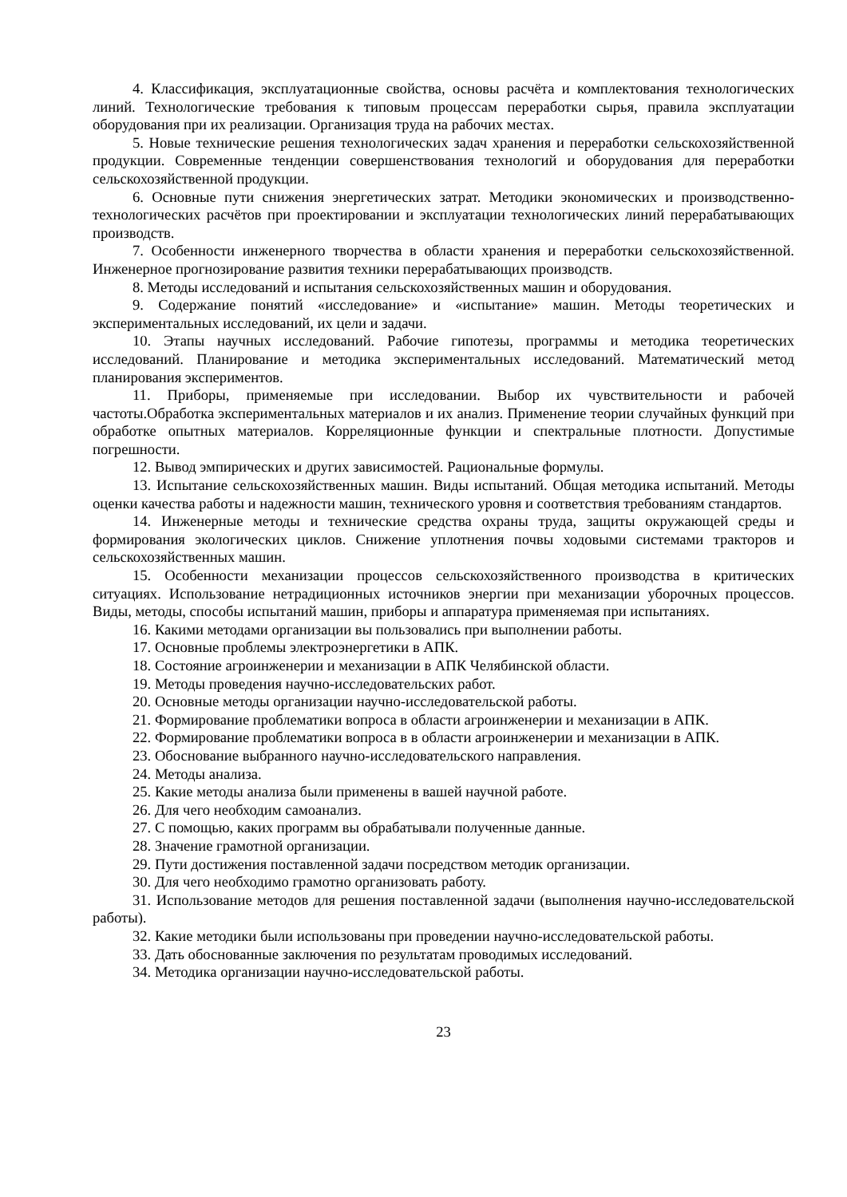4. Классификация, эксплуатационные свойства, основы расчёта и комплектования технологических линий. Технологические требования к типовым процессам переработки сырья, правила эксплуатации оборудования при их реализации. Организация труда на рабочих местах.
5. Новые технические решения технологических задач хранения и переработки сельскохозяйственной продукции. Современные тенденции совершенствования технологий и оборудования для переработки сельскохозяйственной продукции.
6. Основные пути снижения энергетических затрат. Методики экономических и производственно-технологических расчётов при проектировании и эксплуатации технологических линий перерабатывающих производств.
7. Особенности инженерного творчества в области хранения и переработки сельскохозяйственной. Инженерное прогнозирование развития техники перерабатывающих производств.
8. Методы исследований и испытания сельскохозяйственных машин и оборудования.
9. Содержание понятий «исследование» и «испытание» машин. Методы теоретических и экспериментальных исследований, их цели и задачи.
10. Этапы научных исследований. Рабочие гипотезы, программы и методика теоретических исследований. Планирование и методика экспериментальных исследований. Математический метод планирования экспериментов.
11. Приборы, применяемые при исследовании. Выбор их чувствительности и рабочей частоты.Обработка экспериментальных материалов и их анализ. Применение теории случайных функций при обработке опытных материалов. Корреляционные функции и спектральные плотности. Допустимые погрешности.
12. Вывод эмпирических и других зависимостей. Рациональные формулы.
13. Испытание сельскохозяйственных машин. Виды испытаний. Общая методика испытаний. Методы оценки качества работы и надежности машин, технического уровня и соответствия требованиям стандартов.
14. Инженерные методы и технические средства охраны труда, защиты окружающей среды и формирования экологических циклов. Снижение уплотнения почвы ходовыми системами тракторов и сельскохозяйственных машин.
15. Особенности механизации процессов сельскохозяйственного производства в критических ситуациях. Использование нетрадиционных источников энергии при механизации уборочных процессов. Виды, методы, способы испытаний машин, приборы и аппаратура применяемая при испытаниях.
16. Какими методами организации вы пользовались при выполнении работы.
17. Основные проблемы электроэнергетики в АПК.
18. Состояние агроинженерии и механизации в АПК Челябинской области.
19. Методы проведения научно-исследовательских работ.
20. Основные методы организации научно-исследовательской работы.
21. Формирование проблематики вопроса в области агроинженерии и механизации в АПК.
22. Формирование проблематики вопроса в в области агроинженерии и механизации в АПК.
23. Обоснование выбранного научно-исследовательского направления.
24. Методы анализа.
25. Какие методы анализа были применены в вашей научной работе.
26. Для чего необходим самоанализ.
27. С помощью, каких программ вы обрабатывали полученные данные.
28. Значение грамотной организации.
29. Пути достижения поставленной задачи посредством методик организации.
30. Для чего необходимо грамотно организовать работу.
31. Использование методов для решения поставленной задачи (выполнения научно-исследовательской работы).
32. Какие методики были использованы при проведении научно-исследовательской работы.
33. Дать обоснованные заключения по результатам проводимых исследований.
34. Методика организации научно-исследовательской работы.
23